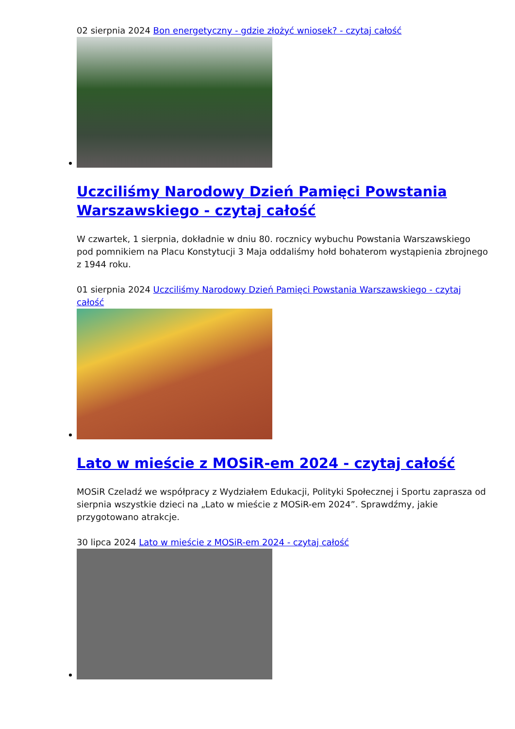02 sierpnia 2024 Bon energetyczny - gdzie złożyć wniosek? - czytaj całość
Uczciliśmy Narodowy Dzień Pamięci Powstania Warszawskiego - czytaj całość
W czwartek, 1 sierpnia, dokładnie w dniu 80. rocznicy wybuchu Powstania Warszawskiego pod pomnikiem na Placu Konstytucji 3 Maja oddaliśmy hołd bohaterom wystąpienia zbrojnego z 1944 roku.
01 sierpnia 2024 Uczciliśmy Narodowy Dzień Pamięci Powstania Warszawskiego - czytaj całość
Lato w mieście z MOSiR-em 2024 - czytaj całość
MOSiR Czeladź we współpracy z Wydziałem Edukacji, Polityki Społecznej i Sportu zaprasza od sierpnia wszystkie dzieci na „Lato w mieście z MOSiR-em 2024”. Sprawdźmy, jakie przygotowano atrakcje.
30 lipca 2024 Lato w mieście z MOSiR-em 2024 - czytaj całość